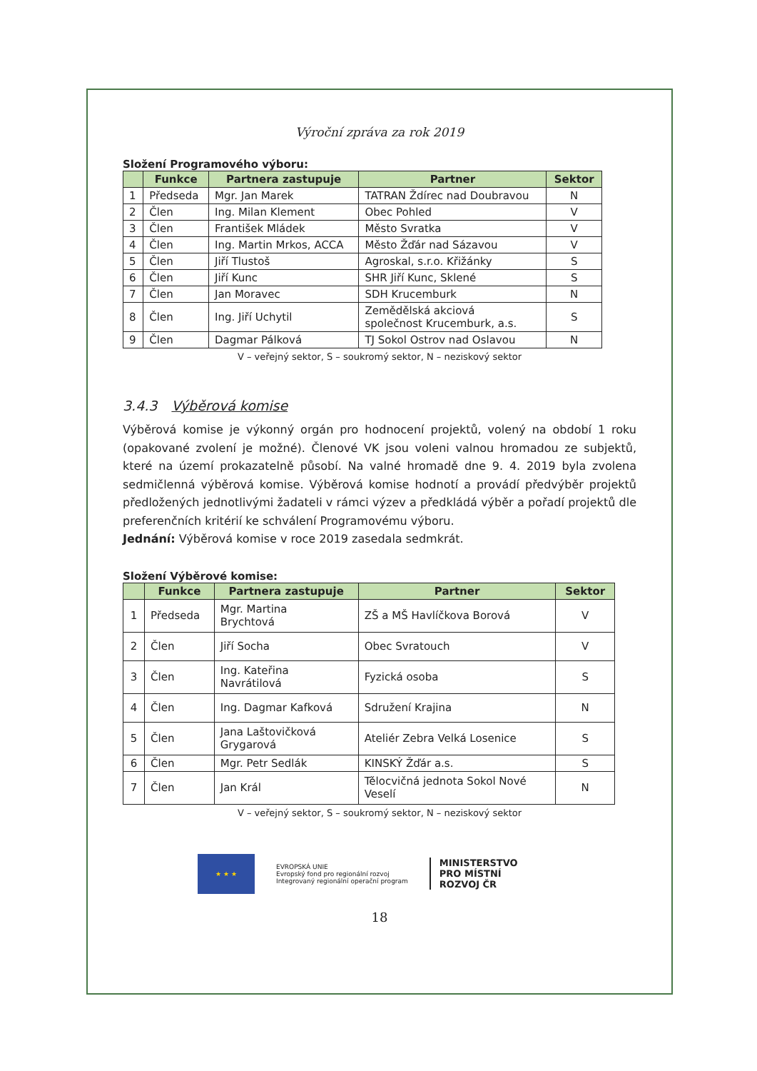Výroční zpráva za rok 2019
Složení Programového výboru:
| | Funkce | Partnera zastupuje | Partner | Sektor |
| --- | --- | --- | --- | --- |
| 1 | Předseda | Mgr. Jan Marek | TATRAN Ždírec nad Doubravou | N |
| 2 | Člen | Ing. Milan Klement | Obec Pohled | V |
| 3 | Člen | František Mládek | Město Svratka | V |
| 4 | Člen | Ing. Martin Mrkos, ACCA | Město Žďár nad Sázavou | V |
| 5 | Člen | Jiří Tlustoš | Agroskal, s.r.o. Křižánky | S |
| 6 | Člen | Jiří Kunc | SHR Jiří Kunc, Sklené | S |
| 7 | Člen | Jan Moravec | SDH Krucemburk | N |
| 8 | Člen | Ing. Jiří Uchytil | Zemědělská akciová společnost Krucemburk, a.s. | S |
| 9 | Člen | Dagmar Pálková | TJ Sokol Ostrov nad Oslavou | N |
V – veřejný sektor, S – soukromý sektor, N – neziskový sektor
3.4.3 Výběrová komise
Výběrová komise je výkonný orgán pro hodnocení projektů, volený na období 1 roku (opakované zvolení je možné). Členové VK jsou voleni valnou hromadou ze subjektů, které na území prokazatelně působí. Na valné hromadě dne 9. 4. 2019 byla zvolena sedmičlenná výběrová komise. Výběrová komise hodnotí a provádí předvýběr projektů předložených jednotlivými žadateli v rámci výzev a předkládá výběr a pořadí projektů dle preferenčních kritérií ke schválení Programovému výboru.
Jednání: Výběrová komise v roce 2019 zasedala sedmkrát.
Složení Výběrové komise:
| | Funkce | Partnera zastupuje | Partner | Sektor |
| --- | --- | --- | --- | --- |
| 1 | Předseda | Mgr. Martina Brychtová | ZŠ a MŠ Havlíčkova Borová | V |
| 2 | Člen | Jiří Socha | Obec Svratouch | V |
| 3 | Člen | Ing. Kateřina Navrátilová | Fyzická osoba | S |
| 4 | Člen | Ing. Dagmar Kafková | Sdružení Krajina | N |
| 5 | Člen | Jana Laštovičková Grygarová | Ateliér Zebra Velká Losenice | S |
| 6 | Člen | Mgr. Petr Sedlák | KINSKÝ Žďár a.s. | S |
| 7 | Člen | Jan Král | Tělocvičná jednota Sokol Nové Veselí | N |
V – veřejný sektor, S – soukromý sektor, N – neziskový sektor
★ ★ ★
EVROPSKÁ UNIE
Evropský fond pro regionální rozvoj
Integrovaný regionální operační program
MINISTERSTVO
PRO MÍSTNÍ
ROZVOJ ČR
18